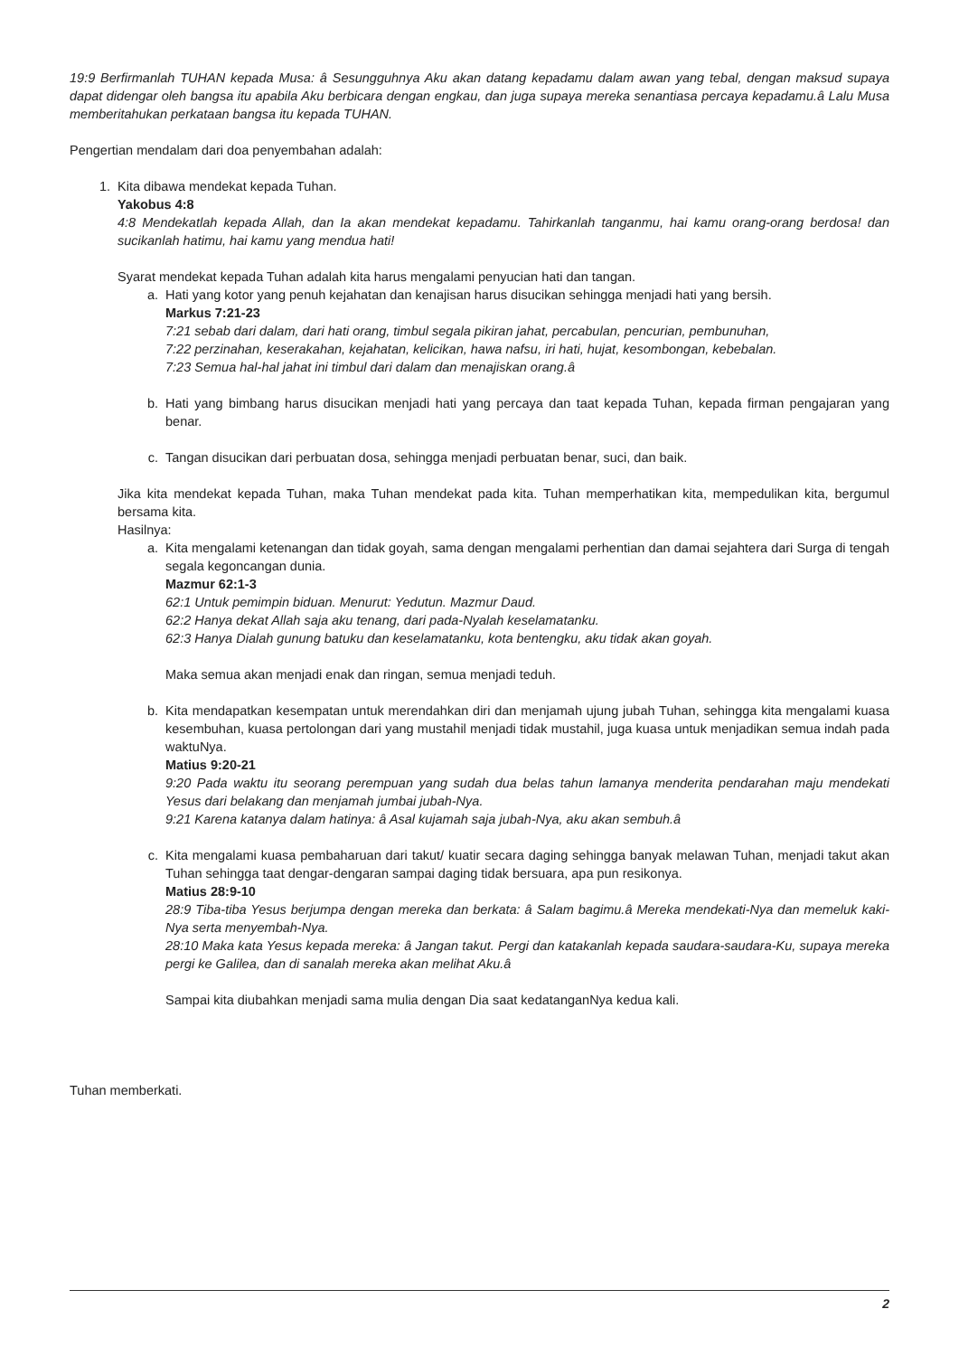19:9 Berfirmanlah TUHAN kepada Musa: â Sesungguhnya Aku akan datang kepadamu dalam awan yang tebal, dengan maksud supaya dapat didengar oleh bangsa itu apabila Aku berbicara dengan engkau, dan juga supaya mereka senantiasa percaya kepadamu.â Lalu Musa memberitahukan perkataan bangsa itu kepada TUHAN.
Pengertian mendalam dari doa penyembahan adalah:
1. Kita dibawa mendekat kepada Tuhan.
Yakobus 4:8
4:8 Mendekatlah kepada Allah, dan Ia akan mendekat kepadamu. Tahirkanlah tanganmu, hai kamu orang-orang berdosa! dan sucikanlah hatimu, hai kamu yang mendua hati!
Syarat mendekat kepada Tuhan adalah kita harus mengalami penyucian hati dan tangan.
a. Hati yang kotor yang penuh kejahatan dan kenajisan harus disucikan sehingga menjadi hati yang bersih.
Markus 7:21-23
7:21 sebab dari dalam, dari hati orang, timbul segala pikiran jahat, percabulan, pencurian, pembunuhan,
7:22 perzinahan, keserakahan, kejahatan, kelicikan, hawa nafsu, iri hati, hujat, kesombongan, kebebalan.
7:23 Semua hal-hal jahat ini timbul dari dalam dan menajiskan orang.â
b. Hati yang bimbang harus disucikan menjadi hati yang percaya dan taat kepada Tuhan, kepada firman pengajaran yang benar.
c. Tangan disucikan dari perbuatan dosa, sehingga menjadi perbuatan benar, suci, dan baik.
Jika kita mendekat kepada Tuhan, maka Tuhan mendekat pada kita. Tuhan memperhatikan kita, mempedulikan kita, bergumul bersama kita.
Hasilnya:
a. Kita mengalami ketenangan dan tidak goyah, sama dengan mengalami perhentian dan damai sejahtera dari Surga di tengah segala kegoncangan dunia.
Mazmur 62:1-3
62:1 Untuk pemimpin biduan. Menurut: Yedutun. Mazmur Daud.
62:2 Hanya dekat Allah saja aku tenang, dari pada-Nyalah keselamatanku.
62:3 Hanya Dialah gunung batuku dan keselamatanku, kota bentengku, aku tidak akan goyah.
Maka semua akan menjadi enak dan ringan, semua menjadi teduh.
b. Kita mendapatkan kesempatan untuk merendahkan diri dan menjamah ujung jubah Tuhan, sehingga kita mengalami kuasa kesembuhan, kuasa pertolongan dari yang mustahil menjadi tidak mustahil, juga kuasa untuk menjadikan semua indah pada waktuNya.
Matius 9:20-21
9:20 Pada waktu itu seorang perempuan yang sudah dua belas tahun lamanya menderita pendarahan maju mendekati Yesus dari belakang dan menjamah jumbai jubah-Nya.
9:21 Karena katanya dalam hatinya: â Asal kujamah saja jubah-Nya, aku akan sembuh.â
c. Kita mengalami kuasa pembaharuan dari takut/ kuatir secara daging sehingga banyak melawan Tuhan, menjadi takut akan Tuhan sehingga taat dengar-dengaran sampai daging tidak bersuara, apa pun resikonya.
Matius 28:9-10
28:9 Tiba-tiba Yesus berjumpa dengan mereka dan berkata: â Salam bagimu.â Mereka mendekati-Nya dan memeluk kaki-Nya serta menyembah-Nya.
28:10 Maka kata Yesus kepada mereka: â Jangan takut. Pergi dan katakanlah kepada saudara-saudara-Ku, supaya mereka pergi ke Galilea, dan di sanalah mereka akan melihat Aku.â
Sampai kita diubahkan menjadi sama mulia dengan Dia saat kedatanganNya kedua kali.
Tuhan memberkati.
2